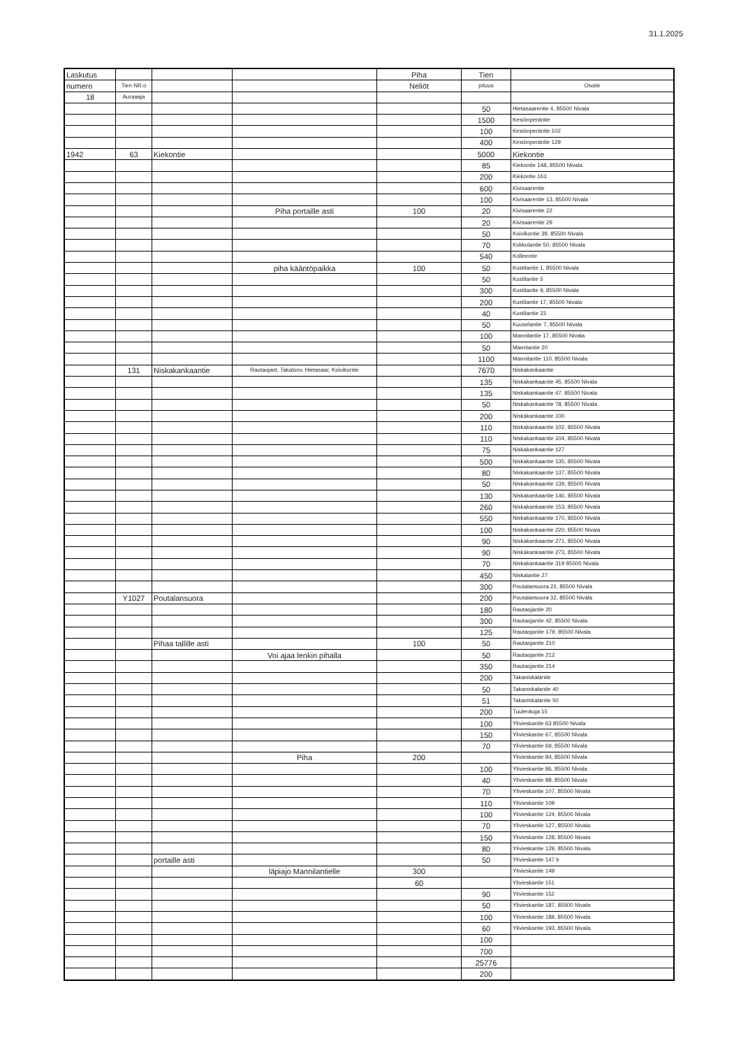31.1.2025
| Laskutus | | | | Piha | Tien | |
| numero | Tien NR:o | | | Neliöt | pituus | Osoite |
| 18 | Auraaaja | | | | | |
| | | | | | 50 | Hietasaarentie 4, 85500 Nivala |
| | | | | | 1500 | Kesiönperäntie |
| | | | | | 100 | Kesiönperäntie 102 |
| | | | | | 400 | Kesiönperäntie 129 |
| 1942 | 63 | Kiekontie | | | 5000 | Kiekontie |
| | | | | | 85 | Kiekontie 148, 85500 Nivala |
| | | | | | 200 | Kiekontie 163 |
| | | | | | 600 | Kivisaarentie |
| | | | | | 100 | Kivisaarentie 13, 85500 Nivala |
| | | | Piha portaille asti | 100 | 20 | Kivisaarentie 22 |
| | | | | | 20 | Kivisaarentie 29 |
| | | | | | 50 | Koivikontie 39, 85500 Nivala |
| | | | | | 70 | Kokkolantie 50, 85500 Nivala |
| | | | | | 540 | Kolleentie |
| | | | piha kääntöpaikka | 100 | 50 | Kustilantie 1, 85500 Nivala |
| | | | | | 50 | Kustilantie 5 |
| | | | | | 300 | Kustilantie 9, 85500 Nivala |
| | | | | | 200 | Kustilantie 17, 85500 Nivala |
| | | | | | 40 | Kustilantie 23 |
| | | | | | 50 | Kuuselantie 7, 85500 Nivala |
| | | | | | 100 | Mannilantie 17, 85500 Nivala |
| | | | | | 50 | Mannlantie 20 |
| | | | | | 1100 | Mannilantie 110. 85500 Nivala |
| | 131 | Niskakankaantie | Rautaojant, Takalonv, Hietasaar, Koivikontie | | 7670 | Niskakankaantie |
| | | | | | 135 | Niskakankaantie 45, 85500 Nivala |
| | | | | | 135 | Niskakankaantie 47, 85500 Nivala |
| | | | | | 50 | Niskakankaantie 78, 85500 Nivala |
| | | | | | 200 | Niskakankaantie 100 |
| | | | | | 110 | Niskakankaantie 102, 85500 Nivala |
| | | | | | 110 | Niskakankaantie 104, 85500 Nivala |
| | | | | | 75 | Niskakankaantie 127 |
| | | | | | 500 | Niskakankaantie 135, 85500 Nivala |
| | | | | | 80 | Niskakankaantie 137, 85500 Nivala |
| | | | | | 50 | Niskakankaantie 139, 85500 Nivala |
| | | | | | 130 | Niskakankaantie 146, 85500 Nivala |
| | | | | | 260 | Niskakankaantie 153, 85500 Nivala |
| | | | | | 550 | Niskakankaantie 170, 85500 Nivala |
| | | | | | 100 | Niskakankaantie 220, 85500 Nivala |
| | | | | | 90 | Niskakankaantie 271, 85500 Nivala |
| | | | | | 90 | Niskakankaantie 273, 85500 Nivala |
| | | | | | 70 | Niskakankaantie 319 85500 Nivala |
| | | | | | 450 | Niskalantie 27 |
| | | | | | 300 | Poutalansuora 22, 85500 Nivala |
| | Y1027 | Poutalansuora | | | 200 | Poutalansuora 32, 85500 Nivala |
| | | | | | 180 | Rautaojantie 20 |
| | | | | | 300 | Rautaojantie 42, 85500 Nivala |
| | | | | | 125 | Rautaojantie 179, 85500 Nivala |
| | | Pihaa tallille asti | | 100 | 50 | Rautaojantie 210 |
| | | | Voi ajaa lenkin pihalla | | 50 | Rautaojantie 212 |
| | | | | | 350 | Rautaojantie 214 |
| | | | | | 200 | Takaniskalantie |
| | | | | | 50 | Takaniskalantie 40 |
| | | | | | 51 | Takaniskalantie 50 |
| | | | | | 200 | Tuulenkuja 15 |
| | | | | | 100 | Ylivieskantie 63 85500 Nivala |
| | | | | | 150 | Ylivieskantie 67, 85500 Nivala |
| | | | | | 70 | Ylivieskantie 69, 85500 Nivala |
| | | | Piha | 200 | | Ylivieskantie 84, 85500 Nivala |
| | | | | | 100 | Ylivieskantie 86, 85500 Nivala |
| | | | | | 40 | Ylivieskantie 88, 85500 Nivala |
| | | | | | 70 | Ylivieskantie 107, 85500 Nivala |
| | | | | | 110 | Ylivieskantie 109 |
| | | | | | 100 | Ylivieskantie 124, 85500 Nivala |
| | | | | | 70 | Ylivieskantie 127, 85500 Nivala |
| | | | | | 150 | Ylivieskantie 128, 85500 Nivala |
| | | | | | 80 | Ylivieskantie 129, 85500 Nivala |
| | | portaille asti | | | 50 | Ylivieskantie 147 b |
| | | | läpiajo Mannilantielle | 300 | | Ylivieskantie 149 |
| | | | | 60 | | Ylivieskantie 151 |
| | | | | | 90 | Ylivieskantie 152 |
| | | | | | 50 | Ylivieskantie 187, 85500 Nivala |
| | | | | | 100 | Ylivieskantie 189, 85500 Nivala |
| | | | | | 60 | Ylivieskantie 193, 85500 Nivala |
| | | | | | 100 | |
| | | | | | 700 | |
| | | | | | 25776 | |
| | | | | | 200 | |